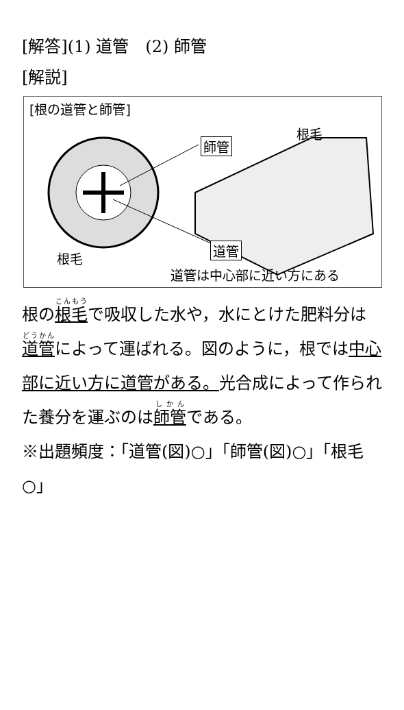[解答](1) 道管　(2) 師管
[解説]
[根の道管と師管]
根毛
師管
根毛
道管
道管は中心部に近い方にある
根の根毛で吸収した水や，水にとけた肥料分は道管によって運ばれる。図のように，根では中心部に近い方に道管がある。光合成によって作られた養分を運ぶのは師管である。
※出題頻度：「道管(図)○」「師管(図)○」「根毛○」